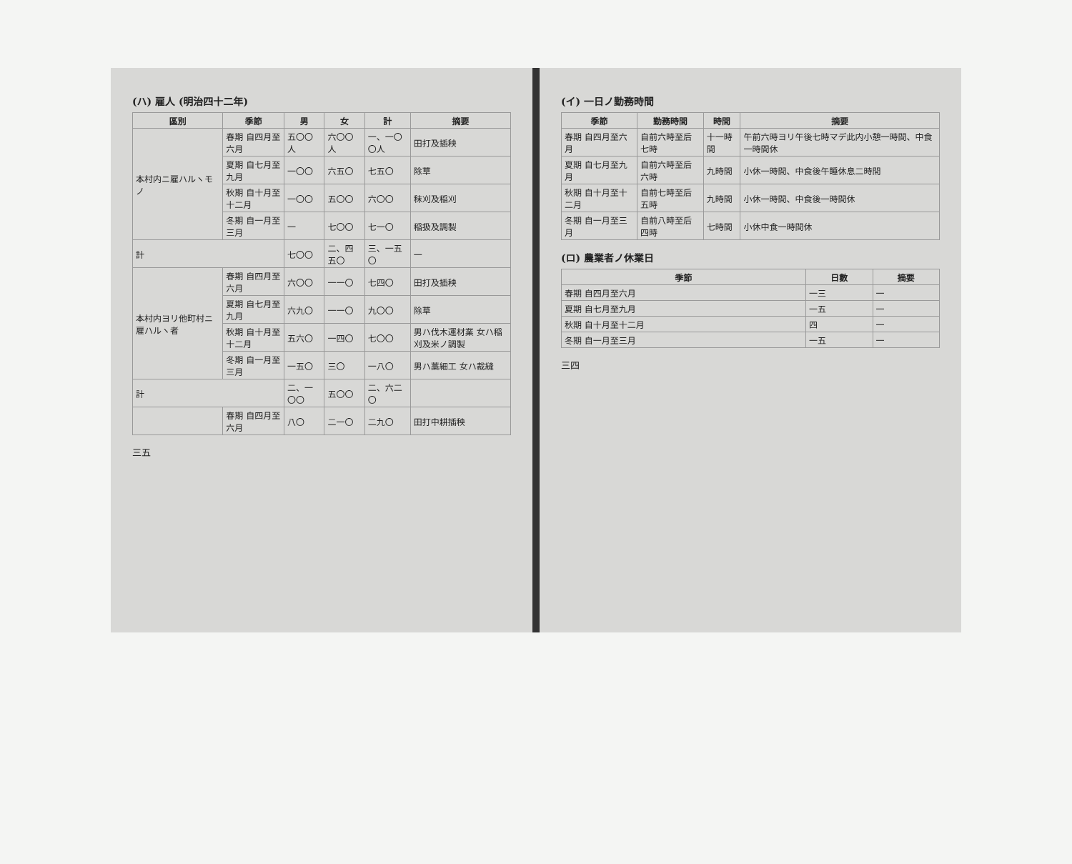(ハ) 雇人 (明治四十二年)
| 區別 | 季節 | 男 | 女 | 計 | 摘要 |
| --- | --- | --- | --- | --- | --- |
| 本村内ニ雇ハルヽモノ | 春期 自四月至六月 | 五〇〇人 | 六〇〇人 | 一、一〇〇人 | 田打及插秧 |
| | 夏期 自七月至九月 | 一〇〇 | 六五〇 | 七五〇 | 除草 |
| | 秋期 自十月至十二月 | 一〇〇 | 五〇〇 | 六〇〇 | 秣刈及稲刈 |
| | 冬期 自一月至三月 | 一 | 七〇〇 | 七一〇 | 稲扱及調製 |
| 計 | | 七〇〇 | 二、四五〇 | 三、一五〇 | 一 |
| 本村内ヨリ他町村ニ雇ハルヽ者 | 春期 自四月至六月 | 六〇〇 | 一一〇 | 七四〇 | 田打及插秧 |
| | 夏期 自七月至九月 | 六九〇 | 一一〇 | 九〇〇 | 除草 |
| | 秋期 自十月至十二月 | 五六〇 | 一四〇 | 七〇〇 | 男ハ伐木運材業 女ハ稲刈及米ノ調製 |
| | 冬期 自一月至三月 | 一五〇 | 三〇 | 一八〇 | 男ハ藁細工 女ハ裁縫 |
| 計 | | 二、一〇〇 | 五〇〇 | 二、六二〇 | |
| | 春期 自四月至六月 | 八〇 | 二一〇 | 二九〇 | 田打中耕插秧 |
三五
(イ) 一日ノ勤務時間
| 季節 | 勤務時間 | 時間 | 摘要 |
| --- | --- | --- | --- |
| 春期 自四月至六月 | 自前六時至后七時 | 十一時間 | 午前六時ヨリ午後七時マデ此内小憩一時間、中食一時間休 |
| 夏期 自七月至九月 | 自前六時至后六時 | 九時間 | 小休一時間、中食後午睡休息二時間 |
| 秋期 自十月至十二月 | 自前七時至后五時 | 九時間 | 小休一時間、中食後一時間休 |
| 冬期 自一月至三月 | 自前八時至后四時 | 七時間 | 小休中食一時間休 |
(ロ) 農業者ノ休業日
| 季節 | 日數 | 摘要 |
| --- | --- | --- |
| 春期 自四月至六月 | 一三 | 一 |
| 夏期 自七月至九月 | 一五 | 一 |
| 秋期 自十月至十二月 | 四 | 一 |
| 冬期 自一月至三月 | 一五 | 一 |
三四